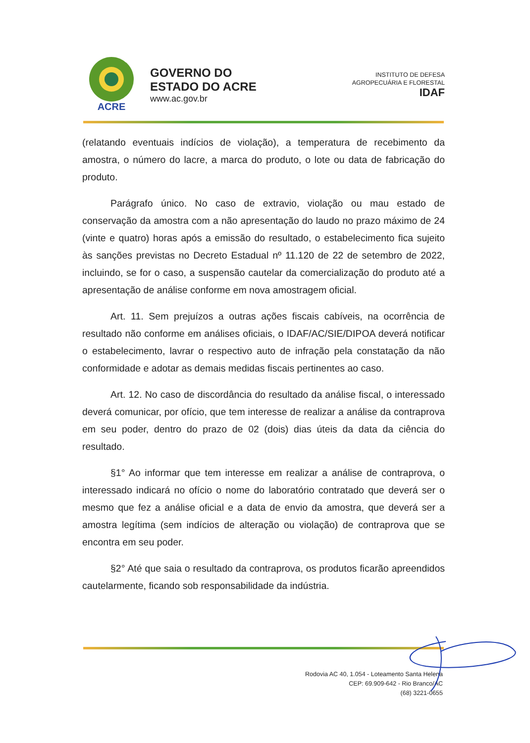ACRE
GOVERNO DO
ESTADO DO ACRE
www.ac.gov.br
INSTITUTO DE DEFESA
AGROPECUÁRIA E FLORESTAL
IDAF
(relatando eventuais indícios de violação), a temperatura de recebimento da amostra, o número do lacre, a marca do produto, o lote ou data de fabricação do produto.
Parágrafo único. No caso de extravio, violação ou mau estado de conservação da amostra com a não apresentação do laudo no prazo máximo de 24 (vinte e quatro) horas após a emissão do resultado, o estabelecimento fica sujeito às sanções previstas no Decreto Estadual nº 11.120 de 22 de setembro de 2022, incluindo, se for o caso, a suspensão cautelar da comercialização do produto até a apresentação de análise conforme em nova amostragem oficial.
Art. 11. Sem prejuízos a outras ações fiscais cabíveis, na ocorrência de resultado não conforme em análises oficiais, o IDAF/AC/SIE/DIPOA deverá notificar o estabelecimento, lavrar o respectivo auto de infração pela constatação da não conformidade e adotar as demais medidas fiscais pertinentes ao caso.
Art. 12. No caso de discordância do resultado da análise fiscal, o interessado deverá comunicar, por ofício, que tem interesse de realizar a análise da contraprova em seu poder, dentro do prazo de 02 (dois) dias úteis da data da ciência do resultado.
§1° Ao informar que tem interesse em realizar a análise de contraprova, o interessado indicará no ofício o nome do laboratório contratado que deverá ser o mesmo que fez a análise oficial e a data de envio da amostra, que deverá ser a amostra legítima (sem indícios de alteração ou violação) de contraprova que se encontra em seu poder.
§2° Até que saia o resultado da contraprova, os produtos ficarão apreendidos cautelarmente, ficando sob responsabilidade da indústria.
Rodovia AC 40, 1.054 - Loteamento Santa Helena
CEP: 69.909-642 - Rio Branco/AC
(68) 3221-0655